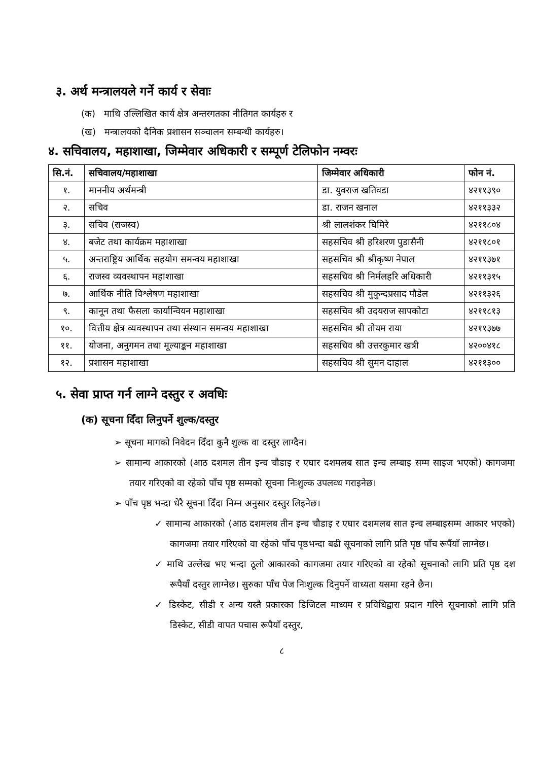३. अर्थ मन्त्रालयले गर्ने कार्य र सेवाः
(क) माथि उल्लिखित कार्य क्षेत्र अन्तरगतका नीतिगत कार्यहरु र
(ख) मन्त्रालयको दैनिक प्रशासन सञ्चालन सम्बन्धी कार्यहरु।
४. सचिवालय, महाशाखा, जिम्मेवार अधिकारी र सम्पूर्ण टेलिफोन नम्वरः
| सि.नं. | सचिवालय/महाशाखा | जिम्मेवार अधिकारी | फोन नं. |
| --- | --- | --- | --- |
| १. | माननीय अर्थमन्त्री | डा. युवराज खतिवडा | ४२११३९० |
| २. | सचिव | डा. राजन खनाल | ४२११३३२ |
| ३. | सचिव (राजस्व) | श्री लालशंकर घिमिरे | ४२११८०४ |
| ४. | बजेट तथा कार्यक्रम महाशाखा | सहसचिव श्री हरिशरण पुडासैनी | ४२११८०१ |
| ५. | अन्तराष्ट्रिय आर्थिक सहयोग समन्वय महाशाखा | सहसचिव श्री श्रीकृष्ण नेपाल | ४२११३७१ |
| ६. | राजस्व व्यवस्थापन महाशाखा | सहसचिव श्री निर्मलहरि अधिकारी | ४२११३१५ |
| ७. | आर्थिक नीति विश्लेषण महाशाखा | सहसचिव श्री मुकुन्दप्रसाद पौडेल | ४२११३२६ |
| ९. | कानून तथा फैसला कार्यान्वियन महाशाखा | सहसचिव श्री उदयराज सापकोटा | ४२११८१३ |
| १०. | वित्तीय क्षेत्र व्यवस्थापन तथा संस्थान समन्वय महाशाखा | सहसचिव श्री तोयम राया | ४२११३७७ |
| ११. | योजना, अनुगमन तथा मूल्याङ्कन महाशाखा | सहसचिव श्री उत्तरकुमार खत्री | ४२००४१८ |
| १२. | प्रशासन महाशाखा | सहसचिव श्री सुमन दाहाल | ४२११३०० |
५. सेवा प्राप्त गर्न लाग्ने दस्तुर र अवधिः
(क) सूचना दिँदा लिनुपर्ने शुल्क/दस्तुर
➢ सूचना मागको निवेदन दिँदा कुनै शुल्क वा दस्तुर लाग्दैन।
➢ सामान्य आकारको (आठ दशमल तीन इन्च चौडाइ र एघार दशमलब सात इन्च लम्बाइ सम्म साइज भएको) कागजमा तयार गरिएको वा रहेको पाँच पृष्ठ सम्मको सूचना निःशुल्क उपलव्ध गराइनेछ।
➢ पाँच पृष्ठ भन्दा धेरै सूचना दिँदा निम्न अनुसार दस्तुर लिइनेछ।
✓ सामान्य आकारको (आठ दशमलब तीन इन्च चौडाइ र एघार दशमलब सात इन्च लम्बाइसम्म आकार भएको) कागजमा तयार गरिएको वा रहेको पाँच पृष्ठभन्दा बढी सूचनाको लागि प्रति पृष्ठ पाँच रूपैंयाँ लाग्नेछ।
✓ माथि उल्लेख भए भन्दा ठूलो आकारको कागजमा तयार गरिएको वा रहेको सूचनाको लागि प्रति पृष्ठ दश रूपैयाँ दस्तुर लाग्नेछ। सुरुका पाँच पेज निःशुल्क दिनुपर्ने वाध्यता यसमा रहने छैन।
✓ डिस्केट, सीडी र अन्य यस्तै प्रकारका डिजिटल माध्यम र प्रविधिद्वारा प्रदान गरिने सूचनाको लागि प्रति डिस्केट, सीडी वापत पचास रूपैयाँ दस्तुर,
८